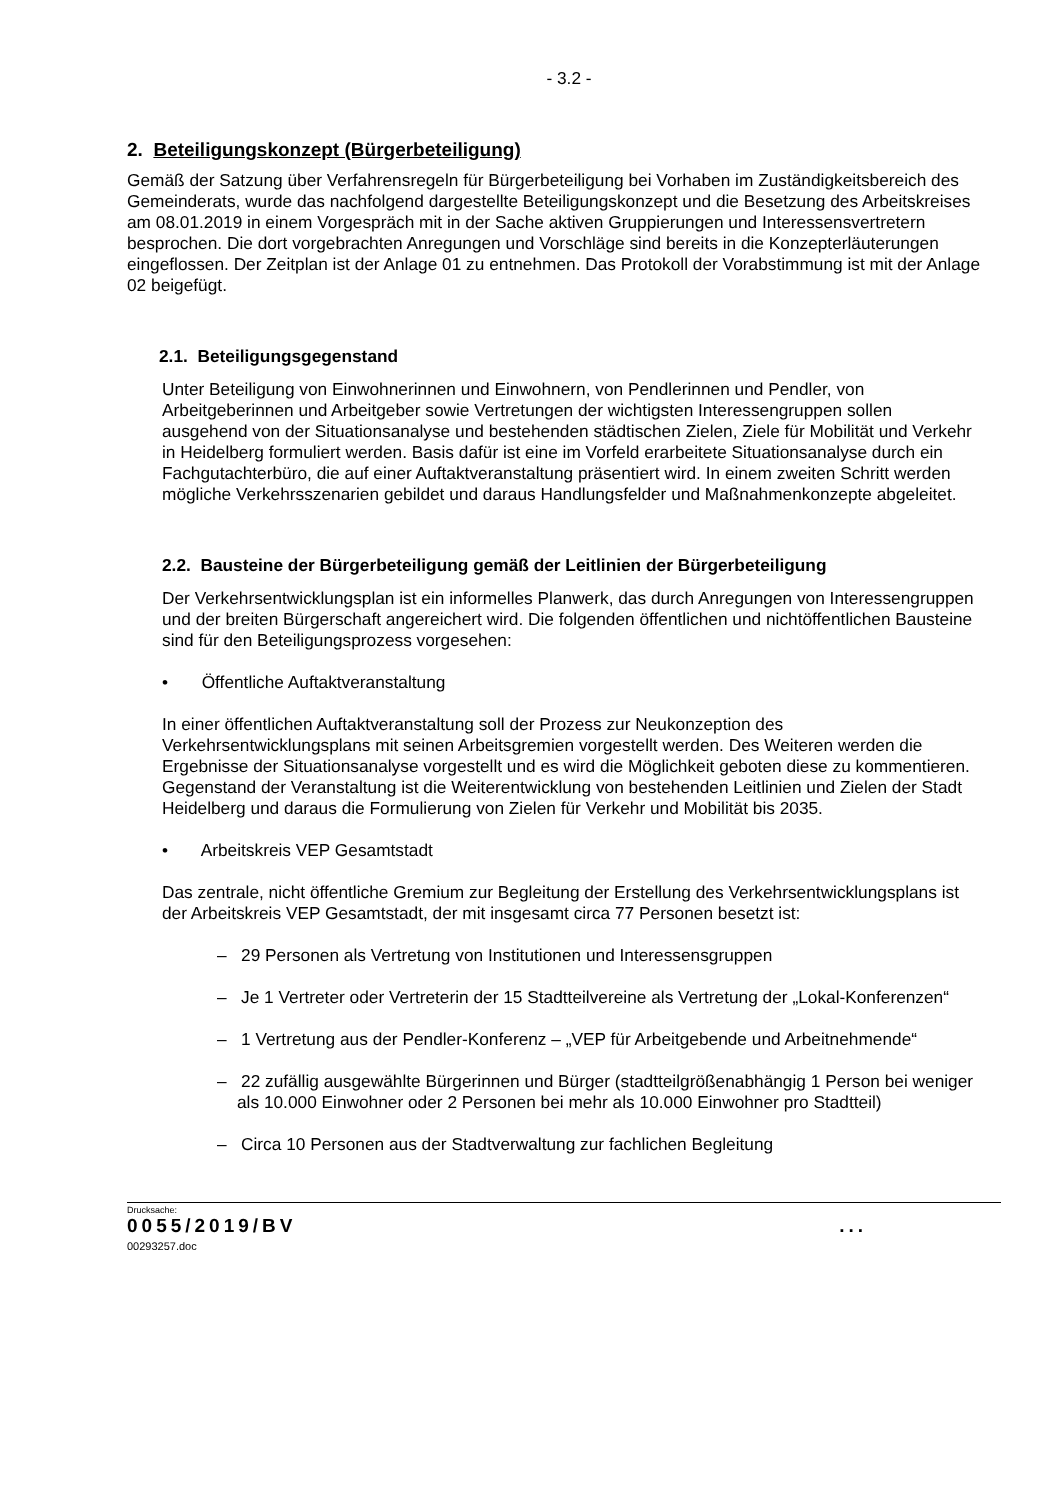- 3.2 -
2. Beteiligungskonzept (Bürgerbeteiligung)
Gemäß der Satzung über Verfahrensregeln für Bürgerbeteiligung bei Vorhaben im Zuständigkeitsbereich des Gemeinderats, wurde das nachfolgend dargestellte Beteiligungskonzept und die Besetzung des Arbeitskreises am 08.01.2019 in einem Vorgespräch mit in der Sache aktiven Gruppierungen und Interessensvertretern besprochen. Die dort vorgebrachten Anregungen und Vorschläge sind bereits in die Konzepterläuterungen eingeflossen. Der Zeitplan ist der Anlage 01 zu entnehmen. Das Protokoll der Vorabstimmung ist mit der Anlage 02 beigefügt.
2.1. Beteiligungsgegenstand
Unter Beteiligung von Einwohnerinnen und Einwohnern, von Pendlerinnen und Pendler, von Arbeitgeberinnen und Arbeitgeber sowie Vertretungen der wichtigsten Interessengruppen sollen ausgehend von der Situationsanalyse und bestehenden städtischen Zielen, Ziele für Mobilität und Verkehr in Heidelberg formuliert werden. Basis dafür ist eine im Vorfeld erarbeitete Situationsanalyse durch ein Fachgutachterbüro, die auf einer Auftaktveranstaltung präsentiert wird. In einem zweiten Schritt werden mögliche Verkehrsszenarien gebildet und daraus Handlungsfelder und Maßnahmenkonzepte abgeleitet.
2.2. Bausteine der Bürgerbeteiligung gemäß der Leitlinien der Bürgerbeteiligung
Der Verkehrsentwicklungsplan ist ein informelles Planwerk, das durch Anregungen von Interessengruppen und der breiten Bürgerschaft angereichert wird. Die folgenden öffentlichen und nichtöffentlichen Bausteine sind für den Beteiligungsprozess vorgesehen:
• Öffentliche Auftaktveranstaltung
In einer öffentlichen Auftaktveranstaltung soll der Prozess zur Neukonzeption des Verkehrsentwicklungsplans mit seinen Arbeitsgremien vorgestellt werden. Des Weiteren werden die Ergebnisse der Situationsanalyse vorgestellt und es wird die Möglichkeit geboten diese zu kommentieren. Gegenstand der Veranstaltung ist die Weiterentwicklung von bestehenden Leitlinien und Zielen der Stadt Heidelberg und daraus die Formulierung von Zielen für Verkehr und Mobilität bis 2035.
• Arbeitskreis VEP Gesamtstadt
Das zentrale, nicht öffentliche Gremium zur Begleitung der Erstellung des Verkehrsentwicklungsplans ist der Arbeitskreis VEP Gesamtstadt, der mit insgesamt circa 77 Personen besetzt ist:
– 29 Personen als Vertretung von Institutionen und Interessensgruppen
– Je 1 Vertreter oder Vertreterin der 15 Stadtteilvereine als Vertretung der „Lokal-Konferenzen“
– 1 Vertretung aus der Pendler-Konferenz – „VEP für Arbeitgebende und Arbeitnehmende“
– 22 zufällig ausgewählte Bürgerinnen und Bürger (stadtteilgrößenabhängig 1 Person bei weniger als 10.000 Einwohner oder 2 Personen bei mehr als 10.000 Einwohner pro Stadtteil)
– Circa 10 Personen aus der Stadtverwaltung zur fachlichen Begleitung
Drucksache:
0055/2019/BV ...
00293257.doc